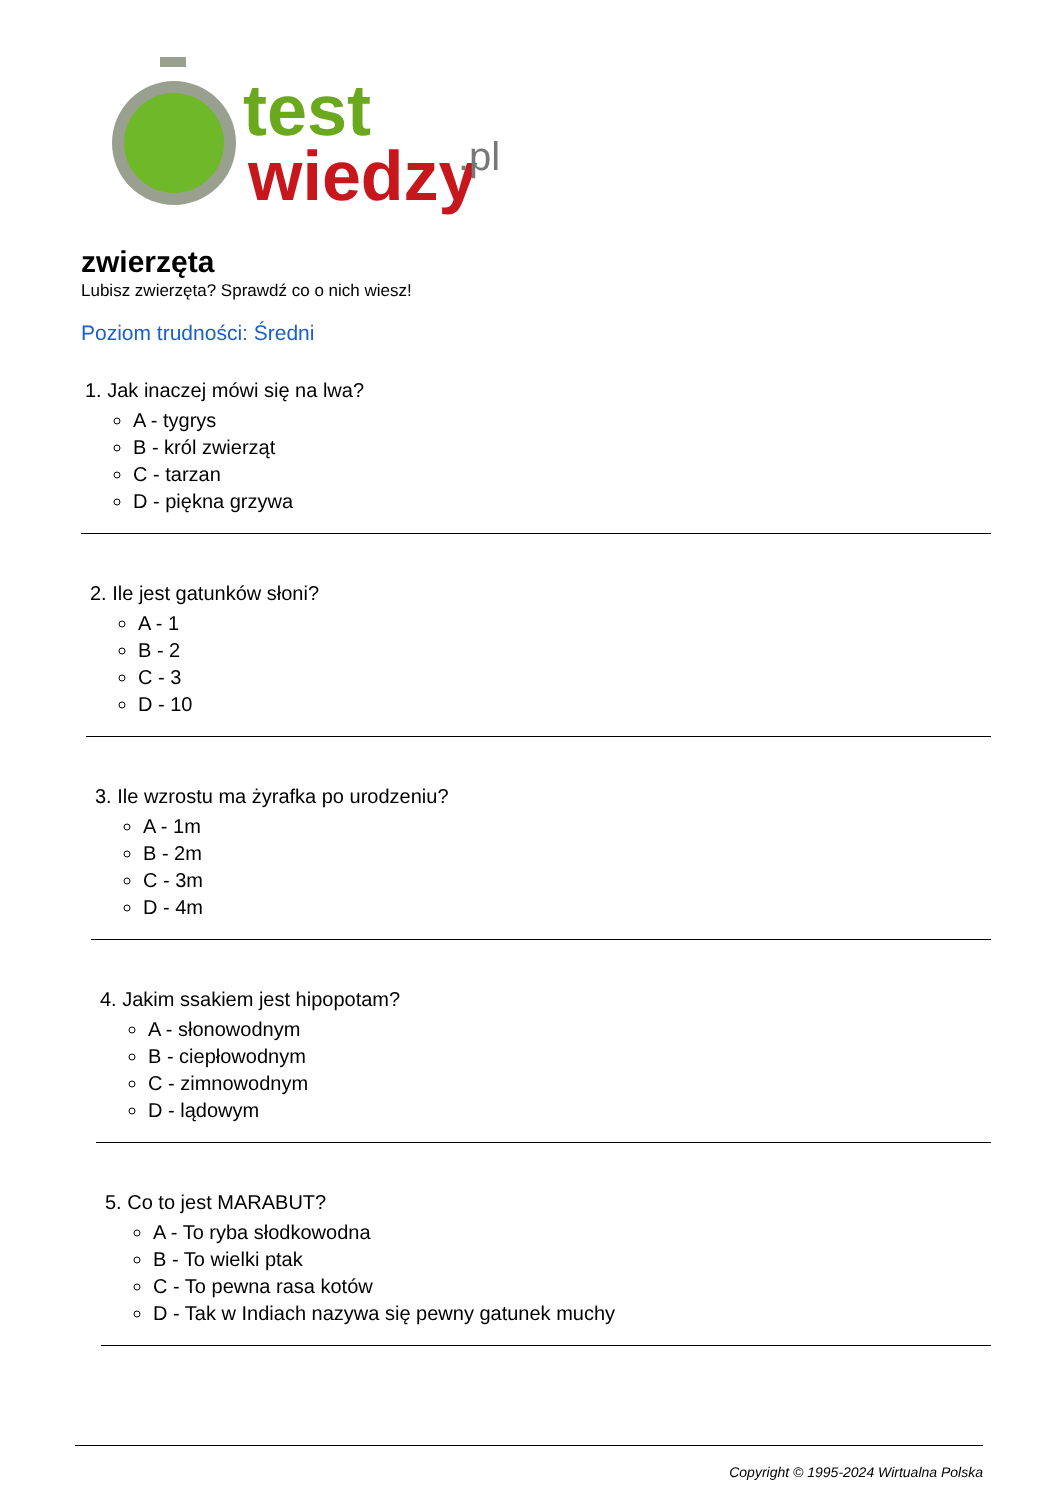test
wiedzy
.pl
zwierzęta
Lubisz zwierzęta? Sprawdź co o nich wiesz!
Poziom trudności: Średni
1. Jak inaczej mówi się na lwa?
A - tygrys
B - król zwierząt
C - tarzan
D - piękna grzywa
2. Ile jest gatunków słoni?
A - 1
B - 2
C - 3
D - 10
3. Ile wzrostu ma żyrafka po urodzeniu?
A - 1m
B - 2m
C - 3m
D - 4m
4. Jakim ssakiem jest hipopotam?
A - słonowodnym
B - ciepłowodnym
C - zimnowodnym
D - lądowym
5. Co to jest MARABUT?
A - To ryba słodkowodna
B - To wielki ptak
C - To pewna rasa kotów
D - Tak w Indiach nazywa się pewny gatunek muchy
Copyright © 1995-2024 Wirtualna Polska